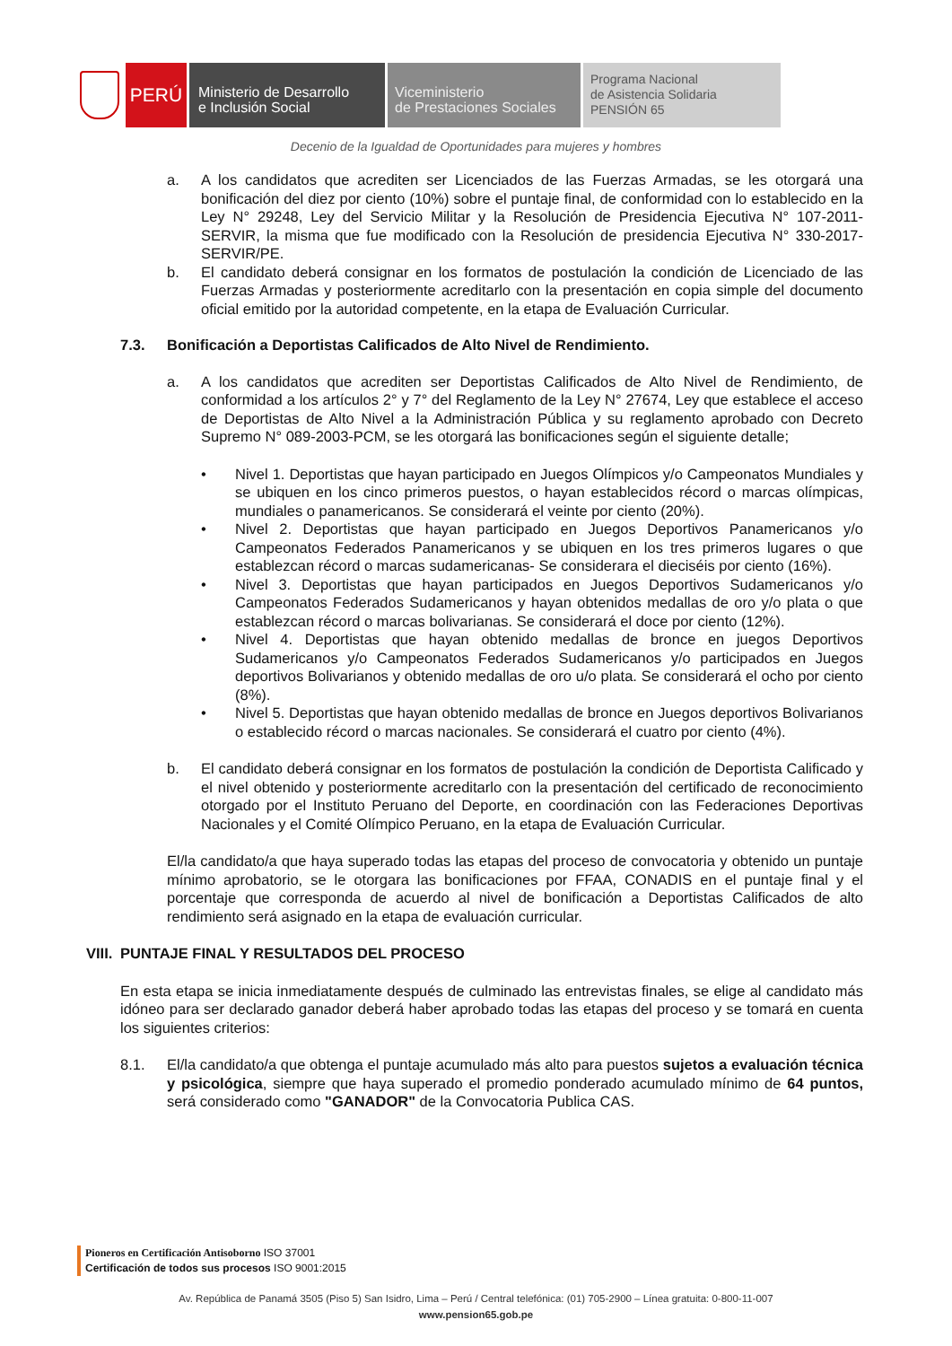PERÚ
Ministerio de Desarrollo
e Inclusión Social
Viceministerio
de Prestaciones Sociales
Programa Nacional
de Asistencia Solidaria
PENSIÓN 65
Decenio de la Igualdad de Oportunidades para mujeres y hombres
a. A los candidatos que acrediten ser Licenciados de las Fuerzas Armadas, se les otorgará una bonificación del diez por ciento (10%) sobre el puntaje final, de conformidad con lo establecido en la Ley N° 29248, Ley del Servicio Militar y la Resolución de Presidencia Ejecutiva N° 107-2011-SERVIR, la misma que fue modificado con la Resolución de presidencia Ejecutiva N° 330-2017-SERVIR/PE.
b. El candidato deberá consignar en los formatos de postulación la condición de Licenciado de las Fuerzas Armadas y posteriormente acreditarlo con la presentación en copia simple del documento oficial emitido por la autoridad competente, en la etapa de Evaluación Curricular.
7.3. Bonificación a Deportistas Calificados de Alto Nivel de Rendimiento.
a. A los candidatos que acrediten ser Deportistas Calificados de Alto Nivel de Rendimiento, de conformidad a los artículos 2° y 7° del Reglamento de la Ley N° 27674, Ley que establece el acceso de Deportistas de Alto Nivel a la Administración Pública y su reglamento aprobado con Decreto Supremo N° 089-2003-PCM, se les otorgará las bonificaciones según el siguiente detalle;
• Nivel 1. Deportistas que hayan participado en Juegos Olímpicos y/o Campeonatos Mundiales y se ubiquen en los cinco primeros puestos, o hayan establecidos récord o marcas olímpicas, mundiales o panamericanos. Se considerará el veinte por ciento (20%).
• Nivel 2. Deportistas que hayan participado en Juegos Deportivos Panamericanos y/o Campeonatos Federados Panamericanos y se ubiquen en los tres primeros lugares o que establezcan récord o marcas sudamericanas- Se considerara el dieciséis por ciento (16%).
• Nivel 3. Deportistas que hayan participados en Juegos Deportivos Sudamericanos y/o Campeonatos Federados Sudamericanos y hayan obtenidos medallas de oro y/o plata o que establezcan récord o marcas bolivarianas. Se considerará el doce por ciento (12%).
• Nivel 4. Deportistas que hayan obtenido medallas de bronce en juegos Deportivos Sudamericanos y/o Campeonatos Federados Sudamericanos y/o participados en Juegos deportivos Bolivarianos y obtenido medallas de oro u/o plata. Se considerará el ocho por ciento (8%).
• Nivel 5. Deportistas que hayan obtenido medallas de bronce en Juegos deportivos Bolivarianos o establecido récord o marcas nacionales. Se considerará el cuatro por ciento (4%).
b. El candidato deberá consignar en los formatos de postulación la condición de Deportista Calificado y el nivel obtenido y posteriormente acreditarlo con la presentación del certificado de reconocimiento otorgado por el Instituto Peruano del Deporte, en coordinación con las Federaciones Deportivas Nacionales y el Comité Olímpico Peruano, en la etapa de Evaluación Curricular.
El/la candidato/a que haya superado todas las etapas del proceso de convocatoria y obtenido un puntaje mínimo aprobatorio, se le otorgara las bonificaciones por FFAA, CONADIS en el puntaje final y el porcentaje que corresponda de acuerdo al nivel de bonificación a Deportistas Calificados de alto rendimiento será asignado en la etapa de evaluación curricular.
VIII. PUNTAJE FINAL Y RESULTADOS DEL PROCESO
En esta etapa se inicia inmediatamente después de culminado las entrevistas finales, se elige al candidato más idóneo para ser declarado ganador deberá haber aprobado todas las etapas del proceso y se tomará en cuenta los siguientes criterios:
8.1. El/la candidato/a que obtenga el puntaje acumulado más alto para puestos sujetos a evaluación técnica y psicológica, siempre que haya superado el promedio ponderado acumulado mínimo de 64 puntos, será considerado como "GANADOR" de la Convocatoria Publica CAS.
Pioneros en Certificación Antisoborno ISO 37001
Certificación de todos sus procesos ISO 9001:2015
Av. República de Panamá 3505 (Piso 5) San Isidro, Lima – Perú / Central telefónica: (01) 705-2900 – Línea gratuita: 0-800-11-007
www.pension65.gob.pe